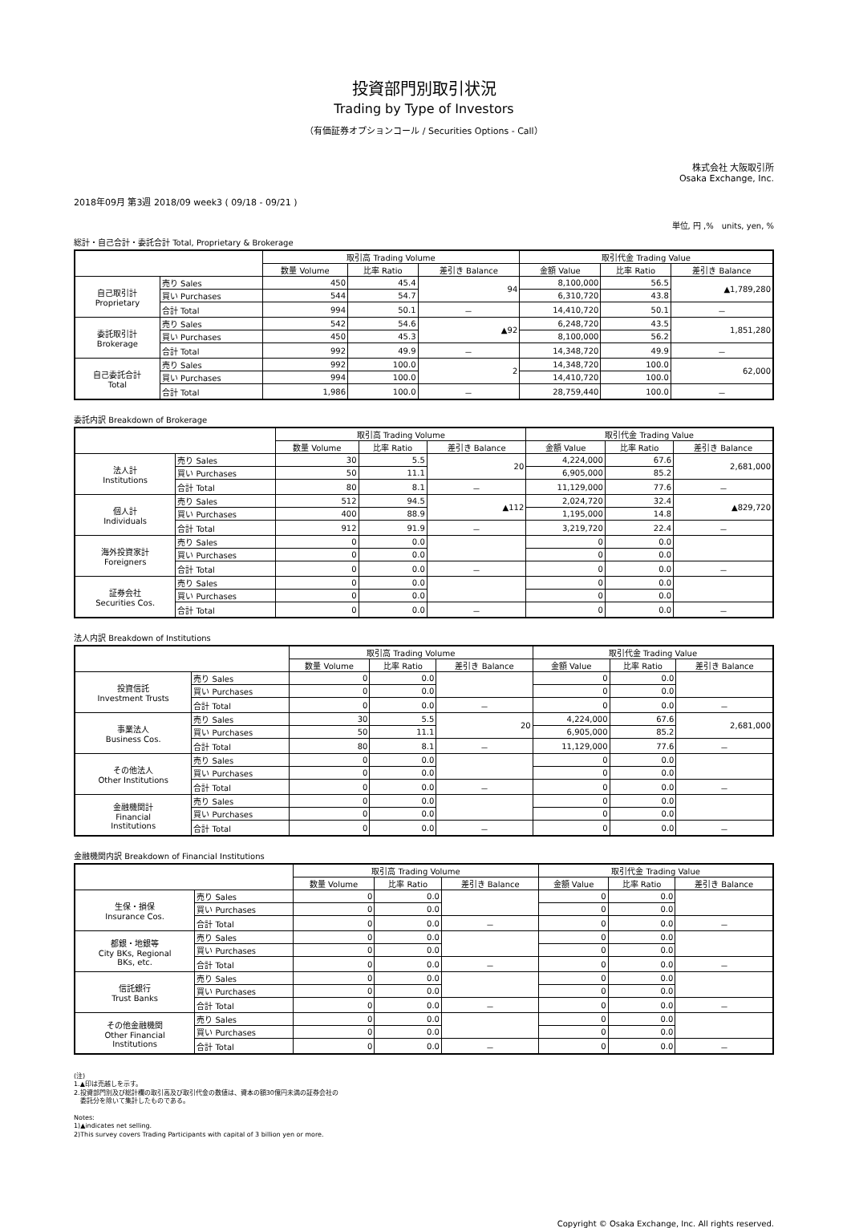投資部門別取引状況
Trading by Type of Investors
（有価証券オプションコール / Securities Options - Call）
株式会社 大阪取引所
Osaka Exchange, Inc.
2018年09月 第3週 2018/09 week3 ( 09/18 - 09/21 )
単位, 円 ,%　units, yen, %
総計・自己合計・委託合計 Total, Proprietary & Brokerage
| | | 取引高 Trading Volume | | | 取引代金 Trading Value | | |
| --- | --- | --- | --- | --- | --- | --- | --- |
| | | 数量 Volume | 比率 Ratio | 差引き Balance | 金額 Value | 比率 Ratio | 差引き Balance |
| 自己取引計 Proprietary | 売り Sales | 450 | 45.4 | 94 | 8,100,000 | 56.5 | ▲1,789,280 |
| | 買い Purchases | 544 | 54.7 | | 6,310,720 | 43.8 | |
| | 合計 Total | 994 | 50.1 | － | 14,410,720 | 50.1 | － |
| 委託取引計 Brokerage | 売り Sales | 542 | 54.6 | ▲92 | 6,248,720 | 43.5 | 1,851,280 |
| | 買い Purchases | 450 | 45.3 | | 8,100,000 | 56.2 | |
| | 合計 Total | 992 | 49.9 | － | 14,348,720 | 49.9 | － |
| 自己委託合計 Total | 売り Sales | 992 | 100.0 | 2 | 14,348,720 | 100.0 | 62,000 |
| | 買い Purchases | 994 | 100.0 | | 14,410,720 | 100.0 | |
| | 合計 Total | 1,986 | 100.0 | － | 28,759,440 | 100.0 | － |
委託内訳 Breakdown of Brokerage
| | | 取引高 Trading Volume | | | 取引代金 Trading Value | | |
| --- | --- | --- | --- | --- | --- | --- | --- |
| | | 数量 Volume | 比率 Ratio | 差引き Balance | 金額 Value | 比率 Ratio | 差引き Balance |
| 法人計 Institutions | 売り Sales | 30 | 5.5 | 20 | 4,224,000 | 67.6 | 2,681,000 |
| | 買い Purchases | 50 | 11.1 | | 6,905,000 | 85.2 | |
| | 合計 Total | 80 | 8.1 | － | 11,129,000 | 77.6 | － |
| 個人計 Individuals | 売り Sales | 512 | 94.5 | ▲112 | 2,024,720 | 32.4 | ▲829,720 |
| | 買い Purchases | 400 | 88.9 | | 1,195,000 | 14.8 | |
| | 合計 Total | 912 | 91.9 | － | 3,219,720 | 22.4 | － |
| 海外投資家計 Foreigners | 売り Sales | 0 | 0.0 | | 0 | 0.0 | |
| | 買い Purchases | 0 | 0.0 | | 0 | 0.0 | |
| | 合計 Total | 0 | 0.0 | － | 0 | 0.0 | － |
| 証券会社 Securities Cos. | 売り Sales | 0 | 0.0 | | 0 | 0.0 | |
| | 買い Purchases | 0 | 0.0 | | 0 | 0.0 | |
| | 合計 Total | 0 | 0.0 | － | 0 | 0.0 | － |
法人内訳 Breakdown of Institutions
| | | 取引高 Trading Volume | | | 取引代金 Trading Value | | |
| --- | --- | --- | --- | --- | --- | --- | --- |
| | | 数量 Volume | 比率 Ratio | 差引き Balance | 金額 Value | 比率 Ratio | 差引き Balance |
| 投資信託 Investment Trusts | 売り Sales | 0 | 0.0 | | 0 | 0.0 | |
| | 買い Purchases | 0 | 0.0 | | 0 | 0.0 | |
| | 合計 Total | 0 | 0.0 | － | 0 | 0.0 | － |
| 事業法人 Business Cos. | 売り Sales | 30 | 5.5 | 20 | 4,224,000 | 67.6 | 2,681,000 |
| | 買い Purchases | 50 | 11.1 | | 6,905,000 | 85.2 | |
| | 合計 Total | 80 | 8.1 | － | 11,129,000 | 77.6 | － |
| その他法人 Other Institutions | 売り Sales | 0 | 0.0 | | 0 | 0.0 | |
| | 買い Purchases | 0 | 0.0 | | 0 | 0.0 | |
| | 合計 Total | 0 | 0.0 | － | 0 | 0.0 | － |
| 金融機関計 Financial Institutions | 売り Sales | 0 | 0.0 | | 0 | 0.0 | |
| | 買い Purchases | 0 | 0.0 | | 0 | 0.0 | |
| | 合計 Total | 0 | 0.0 | － | 0 | 0.0 | － |
金融機関内訳 Breakdown of Financial Institutions
| | | 取引高 Trading Volume | | | 取引代金 Trading Value | | |
| --- | --- | --- | --- | --- | --- | --- | --- |
| | | 数量 Volume | 比率 Ratio | 差引き Balance | 金額 Value | 比率 Ratio | 差引き Balance |
| 生保・損保 Insurance Cos. | 売り Sales | 0 | 0.0 | | 0 | 0.0 | |
| | 買い Purchases | 0 | 0.0 | | 0 | 0.0 | |
| | 合計 Total | 0 | 0.0 | － | 0 | 0.0 | － |
| 都銀・地銀等 City BKs, Regional BKs, etc. | 売り Sales | 0 | 0.0 | | 0 | 0.0 | |
| | 買い Purchases | 0 | 0.0 | | 0 | 0.0 | |
| | 合計 Total | 0 | 0.0 | － | 0 | 0.0 | － |
| 信託銀行 Trust Banks | 売り Sales | 0 | 0.0 | | 0 | 0.0 | |
| | 買い Purchases | 0 | 0.0 | | 0 | 0.0 | |
| | 合計 Total | 0 | 0.0 | － | 0 | 0.0 | － |
| その他金融機関 Other Financial Institutions | 売り Sales | 0 | 0.0 | | 0 | 0.0 | |
| | 買い Purchases | 0 | 0.0 | | 0 | 0.0 | |
| | 合計 Total | 0 | 0.0 | － | 0 | 0.0 | － |
(注)
1.▲印は売越しを示す。
2.投資部門別及び総計欄の取引高及び取引代金の数値は、資本の額30億円未満の証券会社の
　委託分を除いて集計したものである。
Notes:
1)▲indicates net selling.
2)This survey covers Trading Participants with capital of 3 billion yen or more.
Copyright © Osaka Exchange, Inc. All rights reserved.